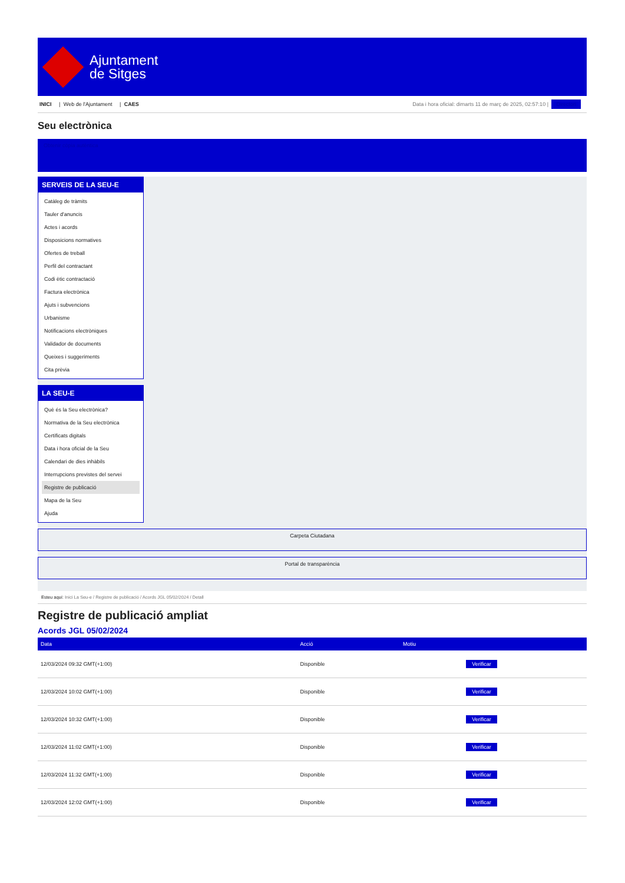Ajuntament
de Sitges
INICI | Web de l'Ajuntament | CAES
Data i hora oficial: dimarts 11 de març de 2025, 02:57:10 | Directori
Seu electrònica
Obtenir còpia autèntica
SERVEIS DE LA SEU-E
Catàleg de tràmits
Tauler d'anuncis
Actes i acords
Disposicions normatives
Ofertes de treball
Perfil del contractant
Codi ètic contractació
Factura electrònica
Ajuts i subvencions
Urbanisme
Notificacions electròniques
Validador de documents
Queixes i suggeriments
Cita prèvia
LA SEU-E
Què és la Seu electrònica?
Normativa de la Seu electrònica
Certificats digitals
Data i hora oficial de la Seu
Calendari de dies inhàbils
Interrupcions previstes del servei
Registre de publicació
Mapa de la Seu
Ajuda
Carpeta Ciutadana
Portal de transparència
Esteu aquí: Inici La Seu-e / Registre de publicació / Acords JGL 05/02/2024 / Detall
Registre de publicació ampliat
Acords JGL 05/02/2024
| Data | Acció | Motiu | |
| --- | --- | --- | --- |
| 12/03/2024 09:32 GMT(+1:00) | Disponible | | Verificar |
| 12/03/2024 10:02 GMT(+1:00) | Disponible | | Verificar |
| 12/03/2024 10:32 GMT(+1:00) | Disponible | | Verificar |
| 12/03/2024 11:02 GMT(+1:00) | Disponible | | Verificar |
| 12/03/2024 11:32 GMT(+1:00) | Disponible | | Verificar |
| 12/03/2024 12:02 GMT(+1:00) | Disponible | | Verificar |